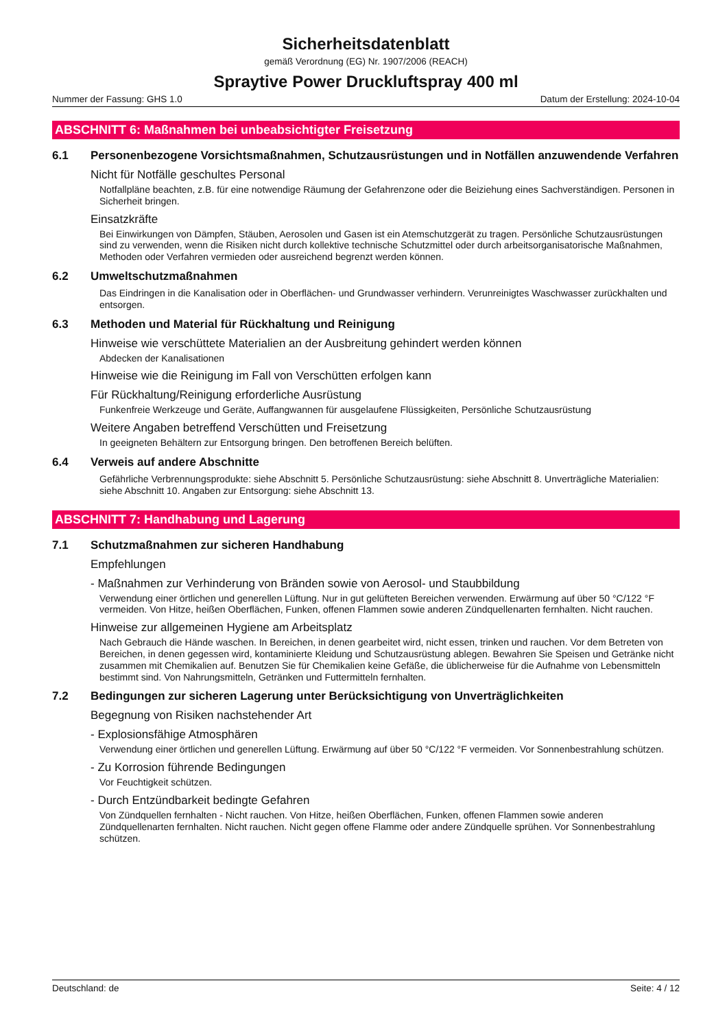Sicherheitsdatenblatt
gemäß Verordnung (EG) Nr. 1907/2006 (REACH)
Spraytive Power Druckluftspray 400 ml
Nummer der Fassung: GHS 1.0 Datum der Erstellung: 2024-10-04
ABSCHNITT 6: Maßnahmen bei unbeabsichtigter Freisetzung
6.1 Personenbezogene Vorsichtsmaßnahmen, Schutzausrüstungen und in Notfällen anzuwendende Verfahren
Nicht für Notfälle geschultes Personal
Notfallpläne beachten, z.B. für eine notwendige Räumung der Gefahrenzone oder die Beiziehung eines Sachverständigen. Personen in Sicherheit bringen.
Einsatzkräfte
Bei Einwirkungen von Dämpfen, Stäuben, Aerosolen und Gasen ist ein Atemschutzgerät zu tragen. Persönliche Schutzausrüstungen sind zu verwenden, wenn die Risiken nicht durch kollektive technische Schutzmittel oder durch arbeitsorganisatorische Maßnahmen, Methoden oder Verfahren vermieden oder ausreichend begrenzt werden können.
6.2 Umweltschutzmaßnahmen
Das Eindringen in die Kanalisation oder in Oberflächen- und Grundwasser verhindern. Verunreinigtes Waschwasser zurückhalten und entsorgen.
6.3 Methoden und Material für Rückhaltung und Reinigung
Hinweise wie verschüttete Materialien an der Ausbreitung gehindert werden können
Abdecken der Kanalisationen
Hinweise wie die Reinigung im Fall von Verschütten erfolgen kann
Für Rückhaltung/Reinigung erforderliche Ausrüstung
Funkenfreie Werkzeuge und Geräte, Auffangwannen für ausgelaufene Flüssigkeiten, Persönliche Schutzausrüstung
Weitere Angaben betreffend Verschütten und Freisetzung
In geeigneten Behältern zur Entsorgung bringen. Den betroffenen Bereich belüften.
6.4 Verweis auf andere Abschnitte
Gefährliche Verbrennungsprodukte: siehe Abschnitt 5. Persönliche Schutzausrüstung: siehe Abschnitt 8. Unverträgliche Materialien: siehe Abschnitt 10. Angaben zur Entsorgung: siehe Abschnitt 13.
ABSCHNITT 7: Handhabung und Lagerung
7.1 Schutzmaßnahmen zur sicheren Handhabung
Empfehlungen
- Maßnahmen zur Verhinderung von Bränden sowie von Aerosol- und Staubbildung
Verwendung einer örtlichen und generellen Lüftung. Nur in gut gelüfteten Bereichen verwenden. Erwärmung auf über 50 °C/122 °F vermeiden. Von Hitze, heißen Oberflächen, Funken, offenen Flammen sowie anderen Zündquellenarten fernhalten. Nicht rauchen.
Hinweise zur allgemeinen Hygiene am Arbeitsplatz
Nach Gebrauch die Hände waschen. In Bereichen, in denen gearbeitet wird, nicht essen, trinken und rauchen. Vor dem Betreten von Bereichen, in denen gegessen wird, kontaminierte Kleidung und Schutzausrüstung ablegen. Bewahren Sie Speisen und Getränke nicht zusammen mit Chemikalien auf. Benutzen Sie für Chemikalien keine Gefäße, die üblicherweise für die Aufnahme von Lebensmitteln bestimmt sind. Von Nahrungsmitteln, Getränken und Futtermitteln fernhalten.
7.2 Bedingungen zur sicheren Lagerung unter Berücksichtigung von Unverträglichkeiten
Begegnung von Risiken nachstehender Art
- Explosionsfähige Atmosphären
Verwendung einer örtlichen und generellen Lüftung. Erwärmung auf über 50 °C/122 °F vermeiden. Vor Sonnenbestrahlung schützen.
- Zu Korrosion führende Bedingungen
Vor Feuchtigkeit schützen.
- Durch Entzündbarkeit bedingte Gefahren
Von Zündquellen fernhalten - Nicht rauchen. Von Hitze, heißen Oberflächen, Funken, offenen Flammen sowie anderen Zündquellenarten fernhalten. Nicht rauchen. Nicht gegen offene Flamme oder andere Zündquelle sprühen. Vor Sonnenbestrahlung schützen.
Deutschland: de Seite: 4 / 12